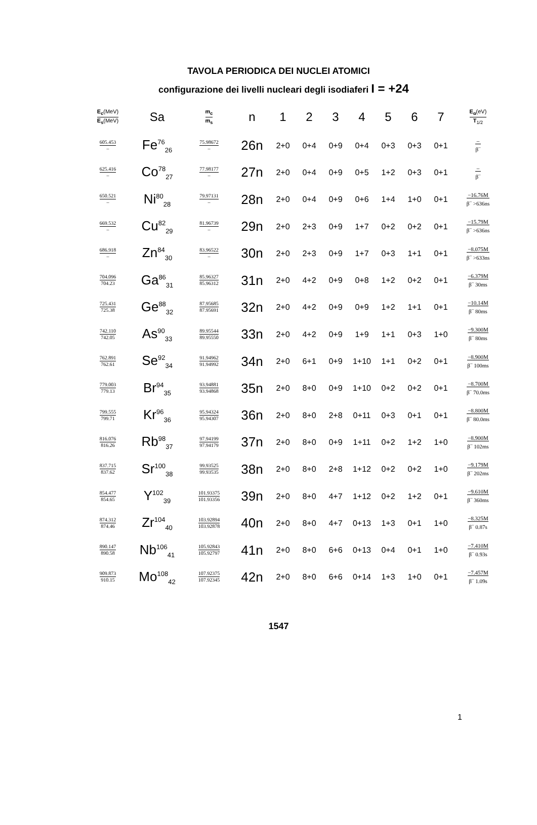TAVOLA PERIODICA DEI NUCLEI ATOMICI
configurazione dei livelli nucleari degli isodiaferi I = +24
| E<sub>c</sub> (MeV) E<sub>s</sub> (MeV) | Sa | m<sub>c</sub> m<sub>s</sub> | n | 1 | 2 | 3 | 4 | 5 | 6 | 7 | E<sub>α</sub> (eV) T<sub>1/2</sub> |
| --- | --- | --- | --- | --- | --- | --- | --- | --- | --- | --- | --- |
| 605.453 – | Fe<sup>76</sup><sub>26</sub> | 75.98672 – | 26n | 2+0 | 0+4 | 0+9 | 0+4 | 0+3 | 0+3 | 0+1 | – β<sup>–</sup> |
| 625.416 – | Co<sup>78</sup><sub>27</sub> | 77.98177 – | 27n | 2+0 | 0+4 | 0+9 | 0+5 | 1+2 | 0+3 | 0+1 | – β<sup>–</sup> |
| 650.521 – | Ni<sup>80</sup><sub>28</sub> | 79.97131 – | 28n | 2+0 | 0+4 | 0+9 | 0+6 | 1+4 | 1+0 | 0+1 | −16.76M β<sup>–</sup> >636ns |
| 669.532 – | Cu<sup>82</sup><sub>29</sub> | 81.96739 – | 29n | 2+0 | 2+3 | 0+9 | 1+7 | 0+2 | 0+2 | 0+1 | −15.79M β<sup>–</sup> >636ns |
| 686.918 – | Zn<sup>84</sup><sub>30</sub> | 83.96522 – | 30n | 2+0 | 2+3 | 0+9 | 1+7 | 0+3 | 1+1 | 0+1 | −8.075M β<sup>–</sup> >633ns |
| 704.096 704.23 | Ga<sup>86</sup><sub>31</sub> | 85.96327 85.96312 | 31n | 2+0 | 4+2 | 0+9 | 0+8 | 1+2 | 0+2 | 0+1 | −6.379M β<sup>–</sup> 30ms |
| 725.431 725.38 | Ge<sup>88</sup><sub>32</sub> | 87.95685 87.95691 | 32n | 2+0 | 4+2 | 0+9 | 0+9 | 1+2 | 1+1 | 0+1 | −10.14M β<sup>–</sup> 80ms |
| 742.110 742.05 | As<sup>90</sup><sub>33</sub> | 89.95544 89.95550 | 33n | 2+0 | 4+2 | 0+9 | 1+9 | 1+1 | 0+3 | 1+0 | −9.300M β<sup>–</sup> 80ms |
| 762.891 762.61 | Se<sup>92</sup><sub>34</sub> | 91.94962 91.94992 | 34n | 2+0 | 6+1 | 0+9 | 1+10 | 1+1 | 0+2 | 0+1 | −8.900M β<sup>–</sup> 100ms |
| 779.003 779.13 | Br<sup>94</sup><sub>35</sub> | 93.94881 93.94868 | 35n | 2+0 | 8+0 | 0+9 | 1+10 | 0+2 | 0+2 | 0+1 | −8.700M β<sup>–</sup> 70.0ms |
| 799.555 799.71 | Kr<sup>96</sup><sub>36</sub> | 95.94324 95.94307 | 36n | 2+0 | 8+0 | 2+8 | 0+11 | 0+3 | 0+1 | 0+1 | −8.800M β<sup>–</sup> 80.0ms |
| 816.076 816.26 | Rb<sup>98</sup><sub>37</sub> | 97.94199 97.94179 | 37n | 2+0 | 8+0 | 0+9 | 1+11 | 0+2 | 1+2 | 1+0 | −8.900M β<sup>–</sup> 102ms |
| 837.715 837.62 | Sr<sup>100</sup><sub>38</sub> | 99.93525 99.93535 | 38n | 2+0 | 8+0 | 2+8 | 1+12 | 0+2 | 0+2 | 1+0 | −9.179M β<sup>–</sup> 202ms |
| 854.477 854.65 | Y<sup>102</sup><sub>39</sub> | 101.93375 101.93356 | 39n | 2+0 | 8+0 | 4+7 | 1+12 | 0+2 | 1+2 | 0+1 | −9.610M β<sup>–</sup> 360ms |
| 874.312 874.46 | Zr<sup>104</sup><sub>40</sub> | 103.92894 103.92878 | 40n | 2+0 | 8+0 | 4+7 | 0+13 | 1+3 | 0+1 | 1+0 | −8.325M β<sup>–</sup> 0.87s |
| 890.147 890.58 | Nb<sup>106</sup><sub>41</sub> | 105.92843 105.92797 | 41n | 2+0 | 8+0 | 6+6 | 0+13 | 0+4 | 0+1 | 1+0 | −7.410M β<sup>–</sup> 0.93s |
| 909.873 910.15 | Mo<sup>108</sup><sub>42</sub> | 107.92375 107.92345 | 42n | 2+0 | 8+0 | 6+6 | 0+14 | 1+3 | 1+0 | 0+1 | −7.457M β<sup>–</sup> 1.09s |
1547
1